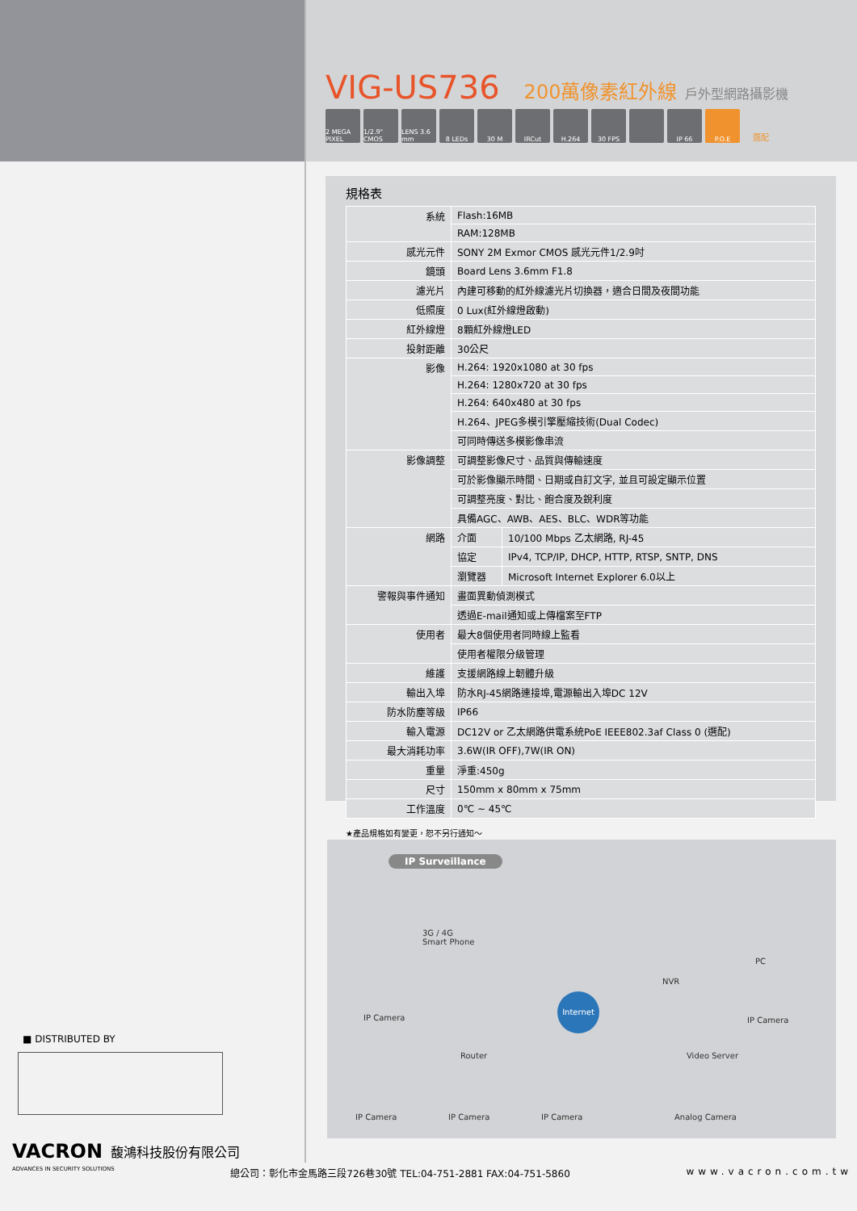VIG-US736
200萬像素紅外線 戶外型網路攝影機
2 MEGA PIXEL 1/2.9" CMOS LENS 3.6 mm 8 LEDs 30 M IRCut H.264 30 FPS IP 66 P.O.E 選配
規格表
| 系統 | Flash:16MB | |
| | RAM:128MB | |
| 感光元件 | SONY 2M Exmor CMOS 感光元件1/2.9吋 | |
| 鏡頭 | Board Lens 3.6mm F1.8 | |
| 濾光片 | 內建可移動的紅外線濾光片切換器，適合日間及夜間功能 | |
| 低照度 | 0 Lux(紅外線燈啟動) | |
| 紅外線燈 | 8顆紅外線燈LED | |
| 投射距離 | 30公尺 | |
| 影像 | H.264: 1920x1080 at 30 fps | |
| | H.264: 1280x720 at 30 fps | |
| | H.264: 640x480 at 30 fps | |
| | H.264、JPEG多模引擎壓縮技術(Dual Codec) | |
| | 可同時傳送多模影像串流 | |
| 影像調整 | 可調整影像尺寸、品質與傳輸速度 | |
| | 可於影像顯示時間、日期或自訂文字, 並且可設定顯示位置 | |
| | 可調整亮度、對比、飽合度及銳利度 | |
| | 具備AGC、AWB、AES、BLC、WDR等功能 | |
| 網路 | 介面 | 10/100 Mbps 乙太網路, RJ-45 |
| | 協定 | IPv4, TCP/IP, DHCP, HTTP, RTSP, SNTP, DNS |
| | 瀏覽器 | Microsoft Internet Explorer 6.0以上 |
| 警報與事件通知 | 畫面異動偵測模式 | |
| | 透過E-mail通知或上傳檔案至FTP | |
| 使用者 | 最大8個使用者同時線上監看 | |
| | 使用者權限分級管理 | |
| 維護 | 支援網路線上韌體升級 | |
| 輸出入埠 | 防水RJ-45網路連接埠,電源輸出入埠DC 12V | |
| 防水防塵等級 | IP66 | |
| 輸入電源 | DC12V or 乙太網路供電系統PoE IEEE802.3af Class 0 (選配) | |
| 最大消耗功率 | 3.6W(IR OFF),7W(IR ON) | |
| 重量 | 淨重:450g | |
| 尺寸 | 150mm x 80mm x 75mm | |
| 工作溫度 | 0℃ ~ 45℃ | |
★產品規格如有變更，恕不另行通知～
IP Surveillance
3G / 4G
Smart Phone
NVR
PC
IP Camera
Internet
IP Camera
Router Video Server
IP Camera IP Camera IP Camera Analog Camera
■ DISTRIBUTED BY
VACRON 馥鴻科技股份有限公司
ADVANCES IN SECURITY SOLUTIONS 總公司：彰化市金馬路三段726巷30號 TEL:04-751-2881 FAX:04-751-5860 www.vacron.com.tw